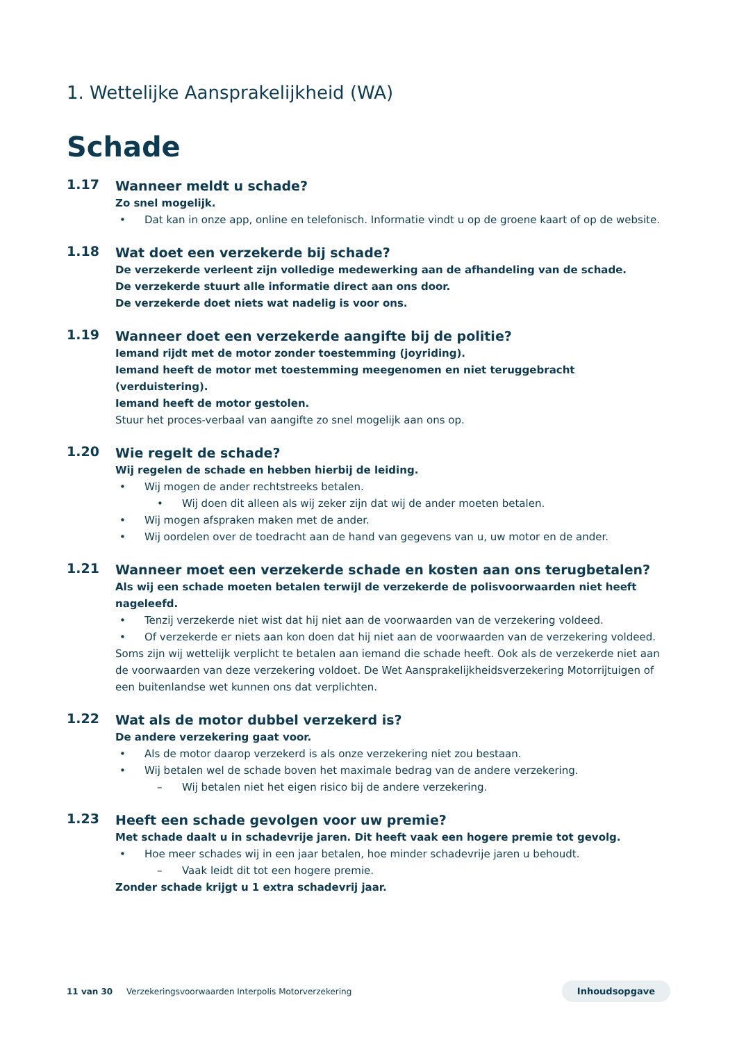1. Wettelijke Aansprakelijkheid (WA)
Schade
1.17
Wanneer meldt u schade?
Zo snel mogelijk.
• Dat kan in onze app, online en telefonisch. Informatie vindt u op de groene kaart of op de website.
1.18
Wat doet een verzekerde bij schade?
De verzekerde verleent zijn volledige medewerking aan de afhandeling van de schade.
De verzekerde stuurt alle informatie direct aan ons door.
De verzekerde doet niets wat nadelig is voor ons.
1.19
Wanneer doet een verzekerde aangifte bij de politie?
Iemand rijdt met de motor zonder toestemming (joyriding).
Iemand heeft de motor met toestemming meegenomen en niet teruggebracht (verduistering).
Iemand heeft de motor gestolen.
Stuur het proces-verbaal van aangifte zo snel mogelijk aan ons op.
1.20
Wie regelt de schade?
Wij regelen de schade en hebben hierbij de leiding.
• Wij mogen de ander rechtstreeks betalen.
• Wij doen dit alleen als wij zeker zijn dat wij de ander moeten betalen.
• Wij mogen afspraken maken met de ander.
• Wij oordelen over de toedracht aan de hand van gegevens van u, uw motor en de ander.
1.21
Wanneer moet een verzekerde schade en kosten aan ons terugbetalen?
Als wij een schade moeten betalen terwijl de verzekerde de polisvoorwaarden niet heeft nageleefd.
• Tenzij verzekerde niet wist dat hij niet aan de voorwaarden van de verzekering voldeed.
• Of verzekerde er niets aan kon doen dat hij niet aan de voorwaarden van de verzekering voldeed.
Soms zijn wij wettelijk verplicht te betalen aan iemand die schade heeft. Ook als de verzekerde niet aan de voorwaarden van deze verzekering voldoet. De Wet Aansprakelijkheidsverzekering Motorrijtuigen of een buitenlandse wet kunnen ons dat verplichten.
1.22
Wat als de motor dubbel verzekerd is?
De andere verzekering gaat voor.
• Als de motor daarop verzekerd is als onze verzekering niet zou bestaan.
• Wij betalen wel de schade boven het maximale bedrag van de andere verzekering.
– Wij betalen niet het eigen risico bij de andere verzekering.
1.23
Heeft een schade gevolgen voor uw premie?
Met schade daalt u in schadevrije jaren. Dit heeft vaak een hogere premie tot gevolg.
• Hoe meer schades wij in een jaar betalen, hoe minder schadevrije jaren u behoudt.
– Vaak leidt dit tot een hogere premie.
Zonder schade krijgt u 1 extra schadevrij jaar.
11 van 30 Verzekeringsvoorwaarden Interpolis Motorverzekering Inhoudsopgave